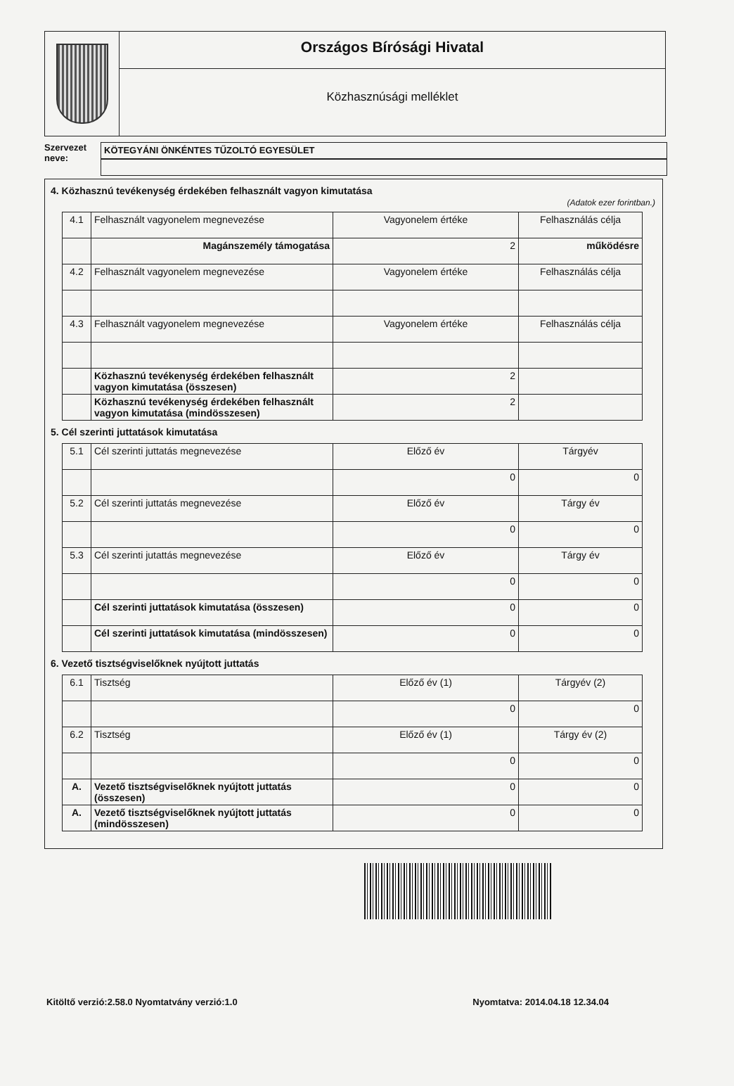Országos Bírósági Hivatal
Közhasznúsági melléklet
Szervezet neve:
KÖTEGYÁNI ÖNKÉNTES TŰZOLTÓ EGYESÜLET
4. Közhasznú tevékenység érdekében felhasznált vagyon kimutatása
(Adatok ezer forintban.)
| 4.1 | Felhasznált vagyonelem megnevezése | Vagyonelem értéke | Felhasználás célja |
| | Magánszemély támogatása | 2 | működésre |
| 4.2 | Felhasznált vagyonelem megnevezése | Vagyonelem értéke | Felhasználás célja |
| 4.3 | Felhasznált vagyonelem megnevezése | Vagyonelem értéke | Felhasználás célja |
| | Közhasznú tevékenység érdekében felhasznált vagyon kimutatása (összesen) | 2 | |
| | Közhasznú tevékenység érdekében felhasznált vagyon kimutatása (mindösszesen) | 2 | |
5. Cél szerinti juttatások kimutatása
| 5.1 | Cél szerinti juttatás megnevezése | Előző év | Tárgyév |
| | | 0 | 0 |
| 5.2 | Cél szerinti juttatás megnevezése | Előző év | Tárgy év |
| | | 0 | 0 |
| 5.3 | Cél szerinti jutattás megnevezése | Előző év | Tárgy év |
| | | 0 | 0 |
| | Cél szerinti juttatások kimutatása (összesen) | 0 | 0 |
| | Cél szerinti juttatások kimutatása (mindösszesen) | 0 | 0 |
6. Vezető tisztségviselőknek nyújtott juttatás
| 6.1 | Tisztség | Előző év (1) | Tárgyév (2) |
| | | 0 | 0 |
| 6.2 | Tisztség | Előző év (1) | Tárgy év (2) |
| | | 0 | 0 |
| A. | Vezető tisztségviselőknek nyújtott juttatás (összesen) | 0 | 0 |
| A. | Vezető tisztségviselőknek nyújtott juttatás (mindösszesen) | 0 | 0 |
Kitöltő verzió:2.58.0 Nyomtatvány verzió:1.0 Nyomtatva: 2014.04.18 12.34.04